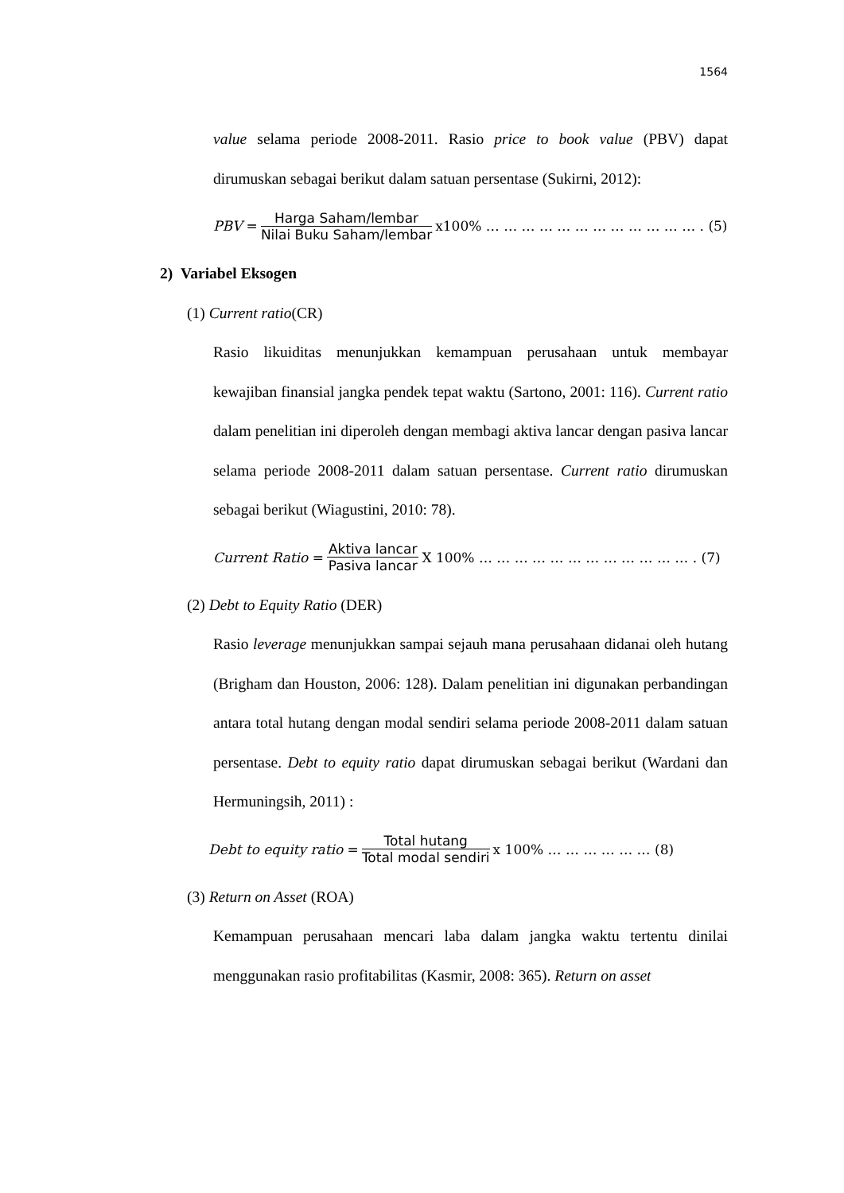1564
value selama periode 2008-2011. Rasio price to book value (PBV) dapat dirumuskan sebagai berikut dalam satuan persentase (Sukirni, 2012):
PBV = Harga Saham/lembar Nilai Buku Saham/lembar x100% … … … … … … … … … … … … . (5)
2) Variabel Eksogen
(1) Current ratio(CR)
Rasio likuiditas menunjukkan kemampuan perusahaan untuk membayar kewajiban finansial jangka pendek tepat waktu (Sartono, 2001: 116). Current ratio dalam penelitian ini diperoleh dengan membagi aktiva lancar dengan pasiva lancar selama periode 2008-2011 dalam satuan persentase. Current ratio dirumuskan sebagai berikut (Wiagustini, 2010: 78).
Current Ratio = Aktiva lancar Pasiva lancar X 100% … … … … … … … … … … … … . (7)
(2) Debt to Equity Ratio (DER)
Rasio leverage menunjukkan sampai sejauh mana perusahaan didanai oleh hutang (Brigham dan Houston, 2006: 128). Dalam penelitian ini digunakan perbandingan antara total hutang dengan modal sendiri selama periode 2008-2011 dalam satuan persentase. Debt to equity ratio dapat dirumuskan sebagai berikut (Wardani dan Hermuningsih, 2011) :
Debt to equity ratio = Total hutang Total modal sendiri x 100% … … … … … … (8)
(3) Return on Asset (ROA)
Kemampuan perusahaan mencari laba dalam jangka waktu tertentu dinilai menggunakan rasio profitabilitas (Kasmir, 2008: 365). Return on asset